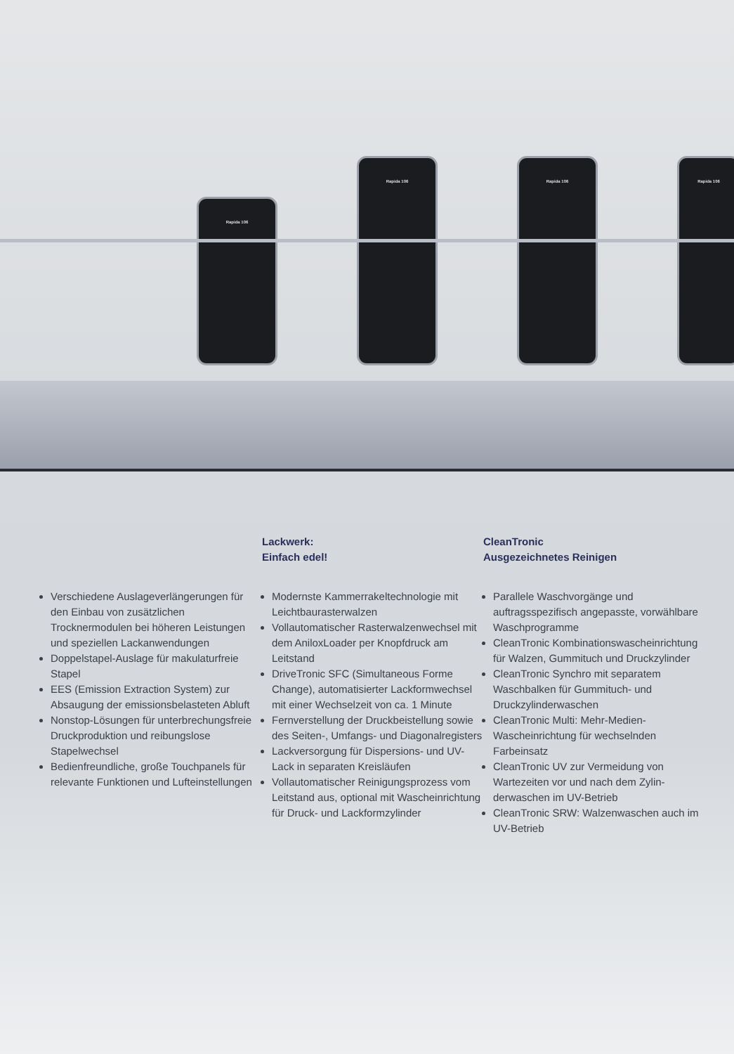Rapida 106
Rapida 106 Rapida 106 Rapida 106
Verschiedene Auslageverlänge­rungen für den Einbau von zusätz­lichen Trocknermodulen bei höheren Leistungen und speziellen Lackanwendungen
Doppelstapel-Auslage für makulaturfreie Stapel
EES (Emission Extraction System) zur Absaugung der emissionsbelasteten Abluft
Nonstop-Lösungen für unterbre­chungsfreie Druckproduktion und reibungslose Stapelwechsel
Bedienfreundliche, große Touch­panels für relevante Funktionen und Lufteinstellungen
Lackwerk:
Einfach edel!
Modernste Kammerrakeltechnologie mit Leichtbaurasterwalzen
Vollautomatischer Rasterwalzen­wechsel mit dem AniloxLoader per Knopfdruck am Leitstand
DriveTronic SFC (Simultaneous Forme Change), automatisierter Lackformwechsel mit einer Wech­selzeit von ca. 1 Minute
Fernverstellung der Druckbeistellung sowie des Seiten-, Umfangs- und Diagonalregisters
Lackversorgung für Dispersions- und UV-Lack in separaten Kreisläufen
Vollautomatischer Reinigungs­prozess vom Leitstand aus, optional mit Wascheinrichtung für Druck- und Lackformzylinder
CleanTronic
Ausgezeichnetes Reinigen
Parallele Waschvorgänge und auftragsspezifisch angepasste, vorwählbare Waschprogramme
CleanTronic Kombinationswaschein­richtung für Walzen, Gummituch und Druckzylinder
CleanTronic Synchro mit separatem Waschbalken für Gummituch- und Druckzylinderwaschen
CleanTronic Multi: Mehr-Medien-Wascheinrichtung für wechselnden Farbeinsatz
CleanTronic UV zur Vermeidung von Wartezeiten vor und nach dem Zylin­derwaschen im UV-Betrieb
CleanTronic SRW: Walzenwaschen auch im UV-Betrieb